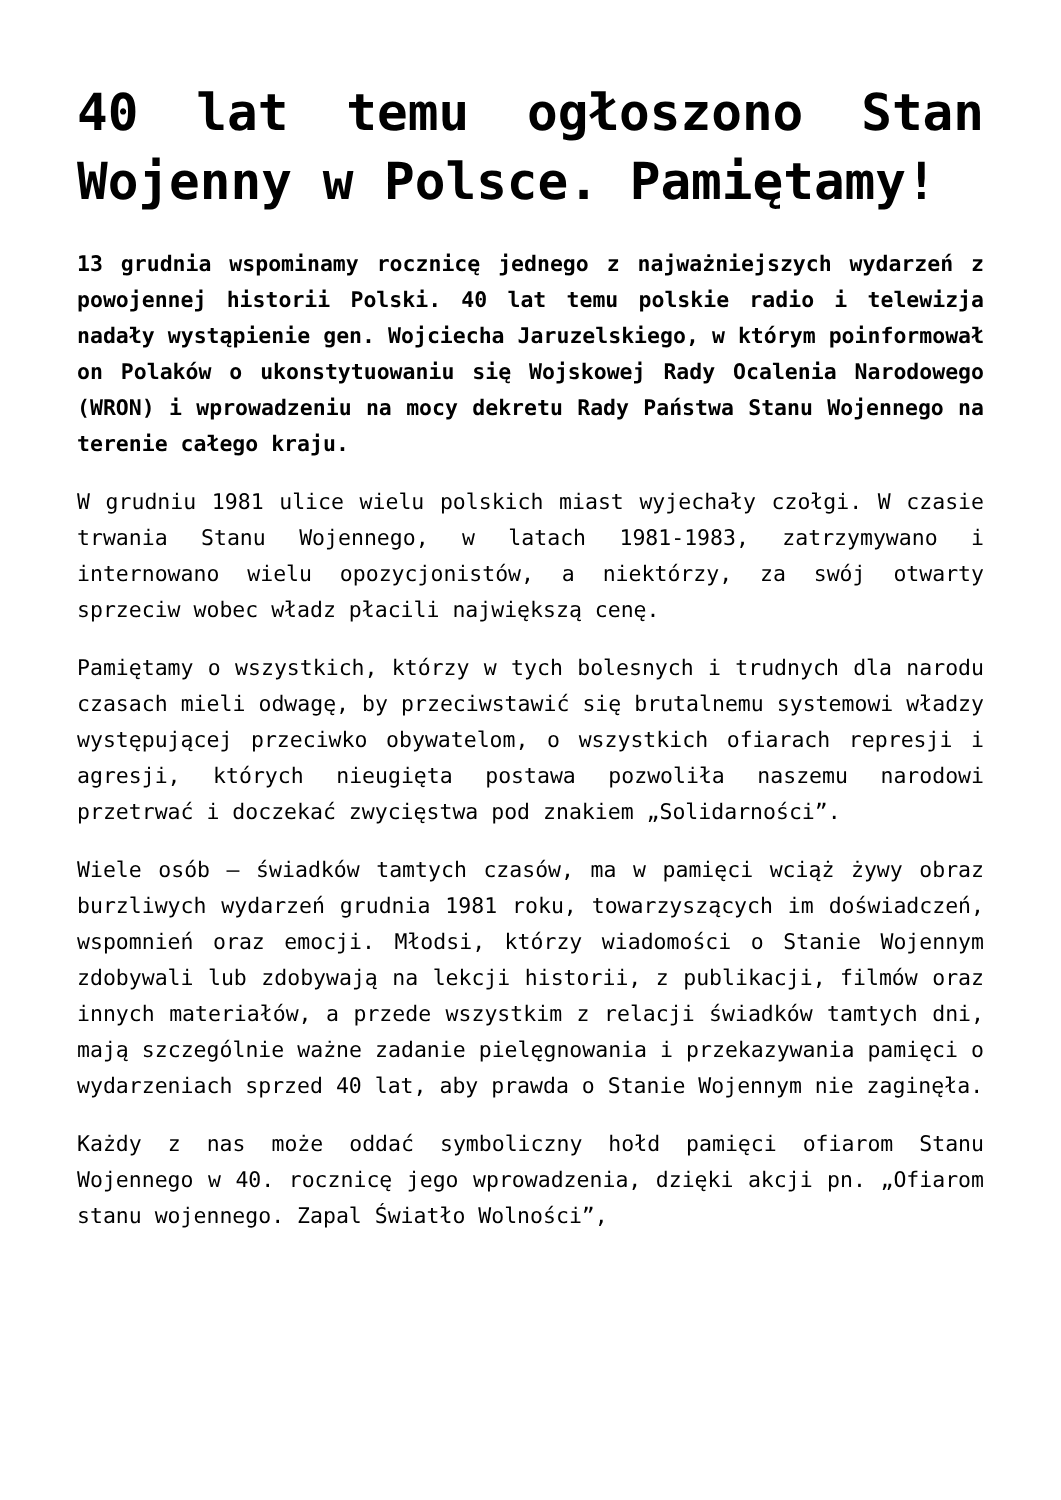40 lat temu ogłoszono Stan Wojenny w Polsce. Pamiętamy!
13 grudnia wspominamy rocznicę jednego z najważniejszych wydarzeń z powojennej historii Polski. 40 lat temu polskie radio i telewizja nadały wystąpienie gen. Wojciecha Jaruzelskiego, w którym poinformował on Polaków o ukonstytuowaniu się Wojskowej Rady Ocalenia Narodowego (WRON) i wprowadzeniu na mocy dekretu Rady Państwa Stanu Wojennego na terenie całego kraju.
W grudniu 1981 ulice wielu polskich miast wyjechały czołgi. W czasie trwania Stanu Wojennego, w latach 1981-1983, zatrzymywano i internowano wielu opozycjonistów, a niektórzy, za swój otwarty sprzeciw wobec władz płacili największą cenę.
Pamiętamy o wszystkich, którzy w tych bolesnych i trudnych dla narodu czasach mieli odwagę, by przeciwstawić się brutalnemu systemowi władzy występującej przeciwko obywatelom, o wszystkich ofiarach represji i agresji, których nieugięta postawa pozwoliła naszemu narodowi przetrwać i doczekać zwycięstwa pod znakiem „Solidarności”.
Wiele osób – świadków tamtych czasów, ma w pamięci wciąż żywy obraz burzliwych wydarzeń grudnia 1981 roku, towarzyszących im doświadczeń, wspomnień oraz emocji. Młodsi, którzy wiadomości o Stanie Wojennym zdobywali lub zdobywają na lekcji historii, z publikacji, filmów oraz innych materiałów, a przede wszystkim z relacji świadków tamtych dni, mają szczególnie ważne zadanie pielęgnowania i przekazywania pamięci o wydarzeniach sprzed 40 lat, aby prawda o Stanie Wojennym nie zaginęła.
Każdy z nas może oddać symboliczny hołd pamięci ofiarom Stanu Wojennego w 40. rocznicę jego wprowadzenia, dzięki akcji pn. „Ofiarom stanu wojennego. Zapal Światło Wolności”,